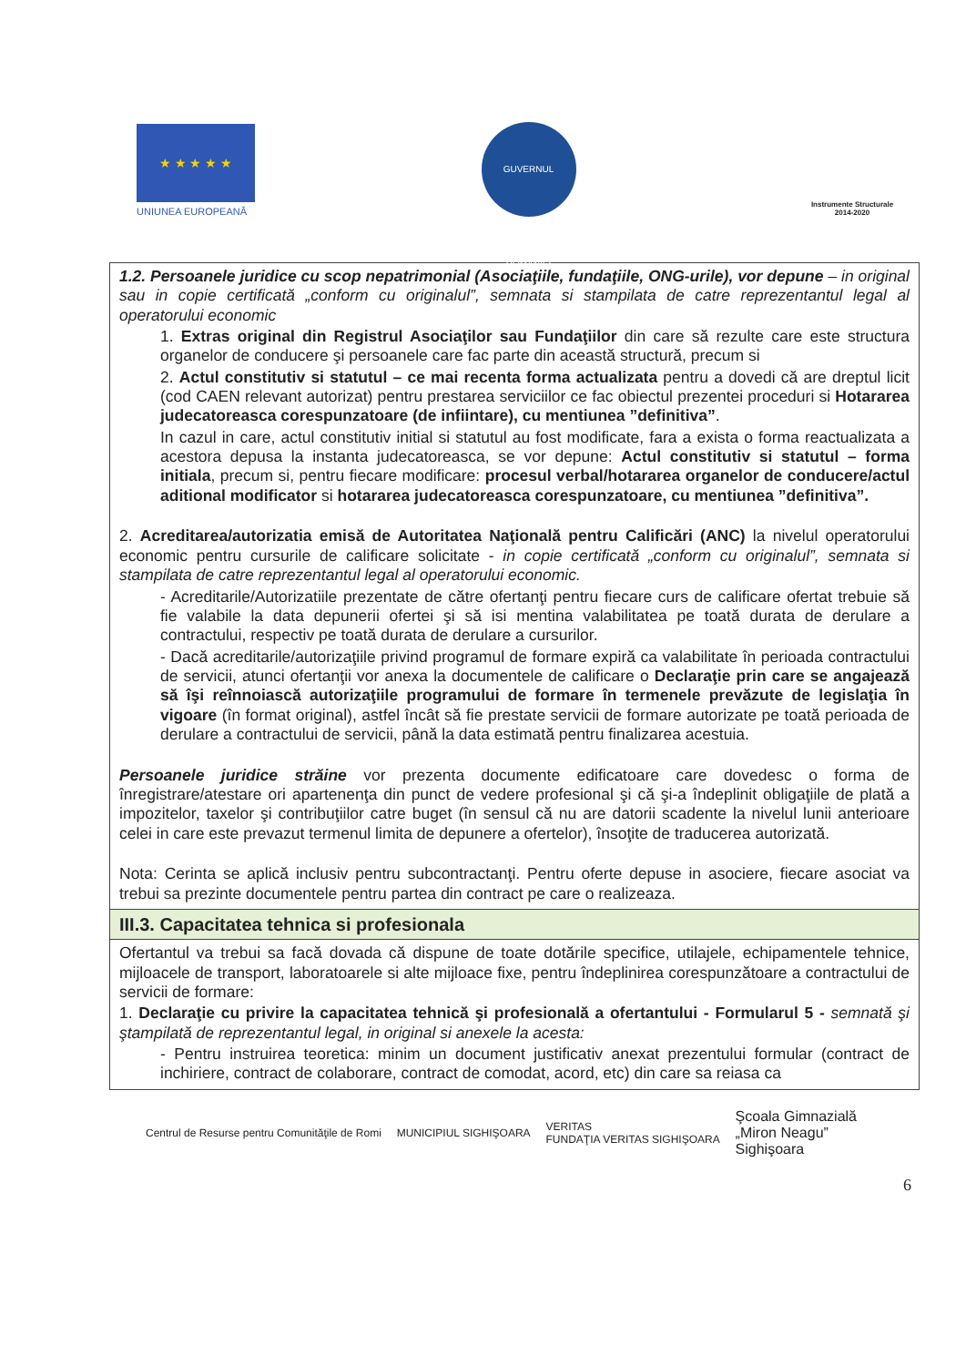★ ★ ★ ★ ★
UNIUNEA EUROPEANĂ
GUVERNUL ROMÂNIEI
Instrumente Structurale
2014-2020
| 1.2. Persoanele juridice cu scop nepatrimonial (Asociaţiile, fundaţiile, ONG-urile), vor depune – in original sau in copie certificată „conform cu originalul”, semnata si stampilata de catre reprezentantul legal al operatorului economic 1. Extras original din Registrul Asociaţilor sau Fundaţiilor din care să rezulte care este structura organelor de conducere şi persoanele care fac parte din această structură, precum si 2. Actul constitutiv si statutul – ce mai recenta forma actualizata pentru a dovedi că are dreptul licit (cod CAEN relevant autorizat) pentru prestarea serviciilor ce fac obiectul prezentei proceduri si Hotararea judecatoreasca corespunzatoare (de infiintare), cu mentiunea ”definitiva” . In cazul in care, actul constitutiv initial si statutul au fost modificate, fara a exista o forma reactualizata a acestora depusa la instanta judecatoreasca, se vor depune: Actul constitutiv si statutul – forma initiala , precum si, pentru fiecare modificare: procesul verbal/hotararea organelor de conducere/actul aditional modificator si hotararea judecatoreasca corespunzatoare, cu mentiunea ”definitiva”. 2. Acreditarea/autorizatia emisă de Autoritatea Naţională pentru Calificări (ANC) la nivelul operatorului economic pentru cursurile de calificare solicitate - in copie certificată „conform cu originalul”, semnata si stampilata de catre reprezentantul legal al operatorului economic. - Acreditarile/Autorizatiile prezentate de către ofertanţi pentru fiecare curs de calificare ofertat trebuie să fie valabile la data depunerii ofertei şi să isi mentina valabilitatea pe toată durata de derulare a contractului, respectiv pe toată durata de derulare a cursurilor. - Dacă acreditarile/autorizaţiile privind programul de formare expiră ca valabilitate în perioada contractului de servicii, atunci ofertanţii vor anexa la documentele de calificare o Declaraţie prin care se angajează să îşi reînnoiască autorizaţiile programului de formare în termenele prevăzute de legislaţia în vigoare (în format original), astfel încât să fie prestate servicii de formare autorizate pe toată perioada de derulare a contractului de servicii, până la data estimată pentru finalizarea acestuia. Persoanele juridice străine vor prezenta documente edificatoare care dovedesc o forma de înregistrare/atestare ori apartenenţa din punct de vedere profesional şi că şi-a îndeplinit obligaţiile de plată a impozitelor, taxelor şi contribuţiilor catre buget (în sensul că nu are datorii scadente la nivelul lunii anterioare celei in care este prevazut termenul limita de depunere a ofertelor), însoţite de traducerea autorizată. Nota: Cerinta se aplică inclusiv pentru subcontractanţi. Pentru oferte depuse in asociere, fiecare asociat va trebui sa prezinte documentele pentru partea din contract pe care o realizeaza. |
| III.3. Capacitatea tehnica si profesionala |
| Ofertantul va trebui sa facă dovada că dispune de toate dotările specifice, utilajele, echipamentele tehnice, mijloacele de transport, laboratoarele si alte mijloace fixe, pentru îndeplinirea corespunzătoare a contractului de servicii de formare: 1. Declaraţie cu privire la capacitatea tehnică şi profesională a ofertantului - Formularul 5 - semnată şi ştampilată de reprezentantul legal, in original si anexele la acesta: - Pentru instruirea teoretica: minim un document justificativ anexat prezentului formular (contract de inchiriere, contract de colaborare, contract de comodat, acord, etc) din care sa reiasa ca |
Centrul de Resurse pentru Comunităţile de Romi
MUNICIPIUL SIGHIŞOARA
VERITAS
FUNDAŢIA VERITAS SIGHIŞOARA
Şcoala Gimnazială
„Miron Neagu”
Sighişoara
6